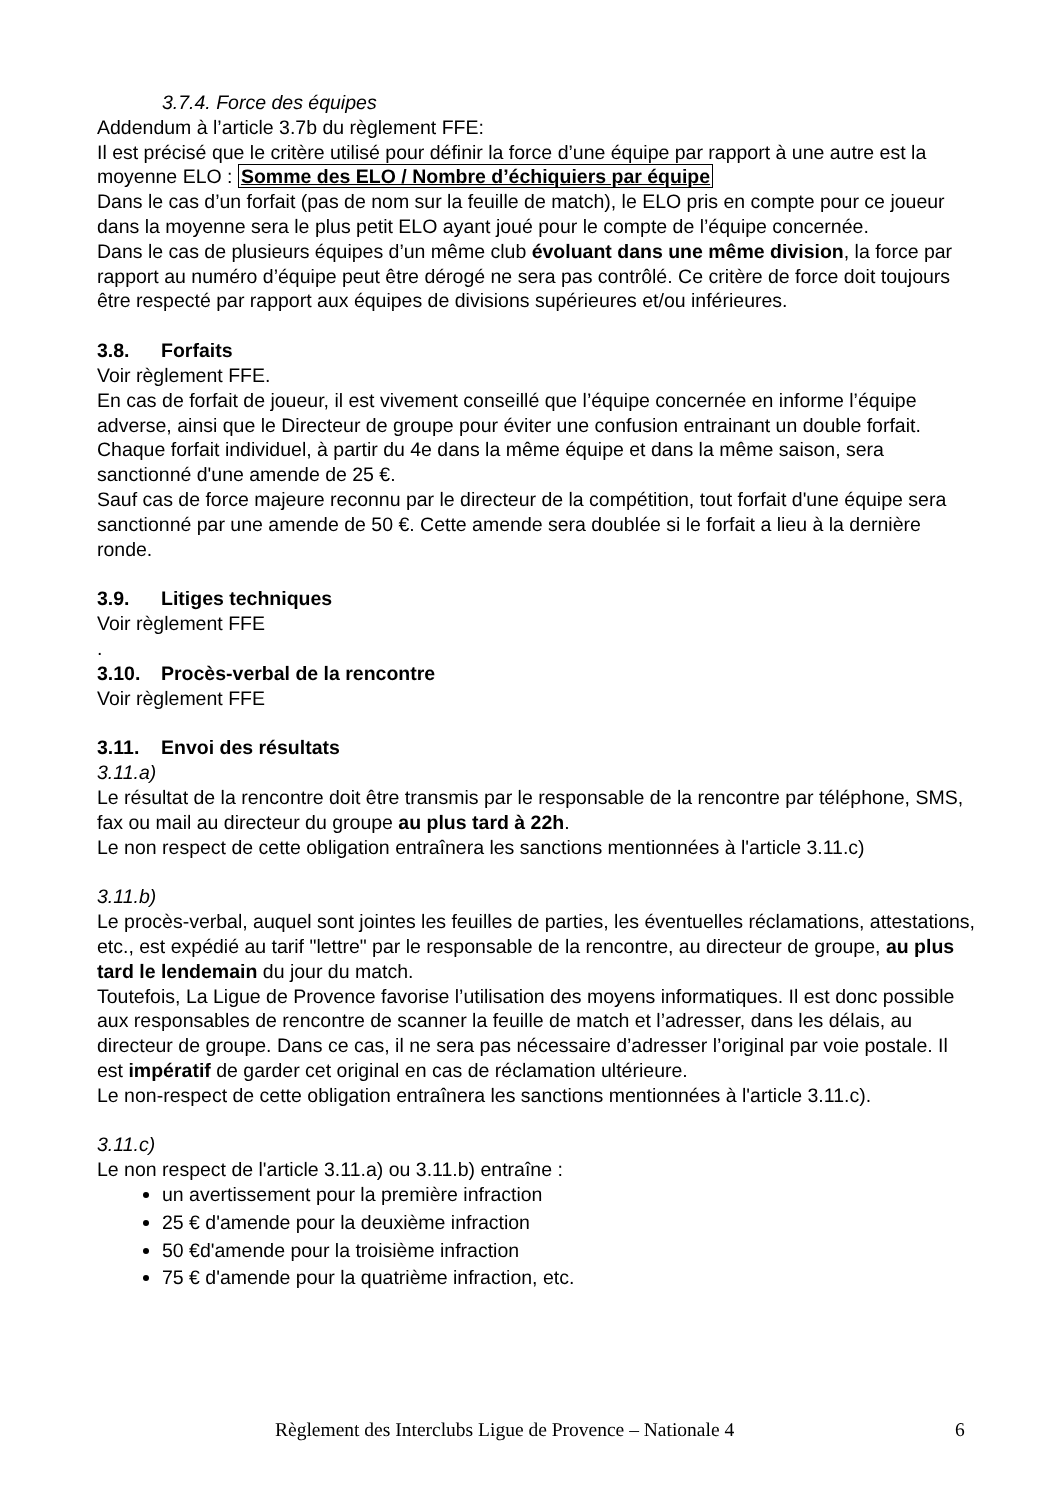3.7.4. Force des équipes
Addendum à l’article 3.7b du règlement FFE:
Il est précisé que le critère utilisé pour définir la force d’une équipe par rapport à une autre est la moyenne ELO : Somme des ELO / Nombre d’échiquiers par équipe
Dans le cas d’un forfait (pas de nom sur la feuille de match), le ELO pris en compte pour ce joueur dans la moyenne sera le plus petit ELO ayant joué pour le compte de l’équipe concernée.
Dans le cas de plusieurs équipes d’un même club évoluant dans une même division, la force par rapport au numéro d’équipe peut être dérogé ne sera pas contrôlé. Ce critère de force doit toujours être respecté par rapport aux équipes de divisions supérieures et/ou inférieures.
3.8. Forfaits
Voir règlement FFE.
En cas de forfait de joueur, il est vivement conseillé que l’équipe concernée en informe l’équipe adverse, ainsi que le Directeur de groupe pour éviter une confusion entrainant un double forfait.
Chaque forfait individuel, à partir du 4e dans la même équipe et dans la même saison, sera sanctionné d'une amende de 25 €.
Sauf cas de force majeure reconnu par le directeur de la compétition, tout forfait d'une équipe sera sanctionné par une amende de 50 €. Cette amende sera doublée si le forfait a lieu à la dernière ronde.
3.9. Litiges techniques
Voir règlement FFE
.
3.10. Procès-verbal de la rencontre
Voir règlement FFE
3.11. Envoi des résultats
3.11.a)
Le résultat de la rencontre doit être transmis par le responsable de la rencontre par téléphone, SMS, fax ou mail au directeur du groupe au plus tard à 22h.
Le non respect de cette obligation entraînera les sanctions mentionnées à l'article 3.11.c)
3.11.b)
Le procès-verbal, auquel sont jointes les feuilles de parties, les éventuelles réclamations, attestations, etc., est expédié au tarif "lettre" par le responsable de la rencontre, au directeur de groupe, au plus tard le lendemain du jour du match.
Toutefois, La Ligue de Provence favorise l’utilisation des moyens informatiques. Il est donc possible aux responsables de rencontre de scanner la feuille de match et l’adresser, dans les délais, au directeur de groupe. Dans ce cas, il ne sera pas nécessaire d’adresser l’original par voie postale. Il est impératif de garder cet original en cas de réclamation ultérieure.
Le non-respect de cette obligation entraînera les sanctions mentionnées à l'article 3.11.c).
3.11.c)
Le non respect de l'article 3.11.a) ou 3.11.b) entraîne :
un avertissement pour la première infraction
25 € d'amende pour la deuxième infraction
50 €d'amende pour la troisième infraction
75 € d'amende pour la quatrième infraction, etc.
Règlement des Interclubs Ligue de Provence – Nationale 4 6